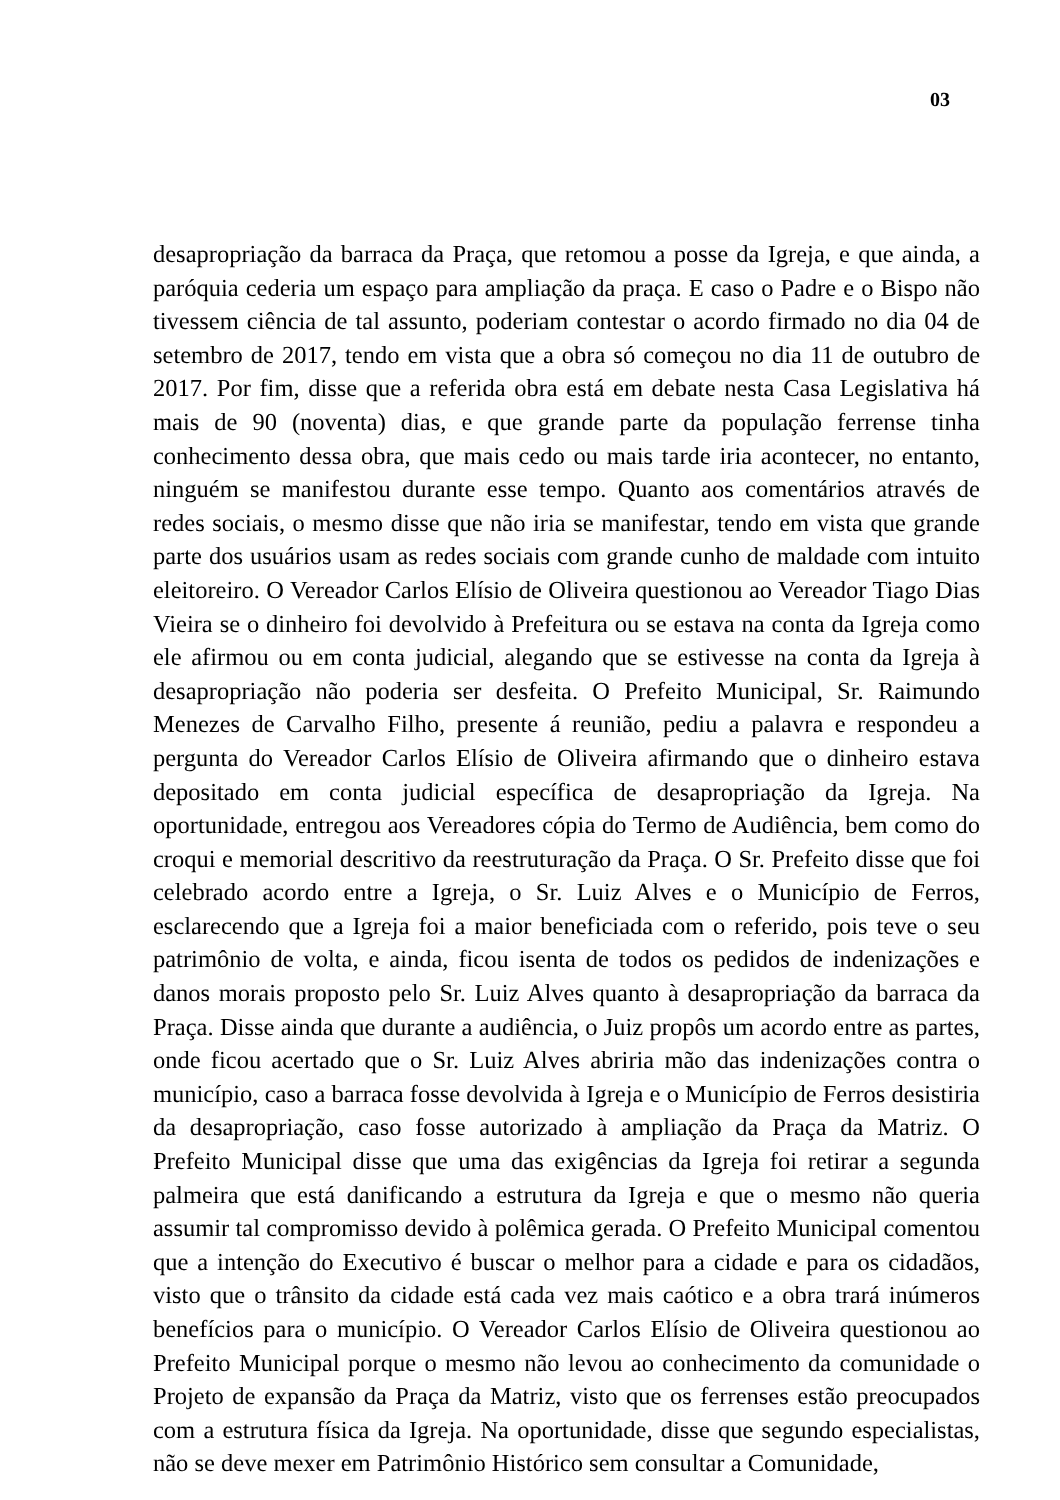03
desapropriação da barraca da Praça, que retomou a posse da Igreja, e que ainda, a paróquia cederia um espaço para ampliação da praça. E caso o Padre e o Bispo não tivessem ciência de tal assunto, poderiam contestar o acordo firmado no dia 04 de setembro de 2017, tendo em vista que a obra só começou no dia 11 de outubro de 2017. Por fim, disse que a referida obra está em debate nesta Casa Legislativa há mais de 90 (noventa) dias, e que grande parte da população ferrense tinha conhecimento dessa obra, que mais cedo ou mais tarde iria acontecer, no entanto, ninguém se manifestou durante esse tempo. Quanto aos comentários através de redes sociais, o mesmo disse que não iria se manifestar, tendo em vista que grande parte dos usuários usam as redes sociais com grande cunho de maldade com intuito eleitoreiro. O Vereador Carlos Elísio de Oliveira questionou ao Vereador Tiago Dias Vieira se o dinheiro foi devolvido à Prefeitura ou se estava na conta da Igreja como ele afirmou ou em conta judicial, alegando que se estivesse na conta da Igreja à desapropriação não poderia ser desfeita. O Prefeito Municipal, Sr. Raimundo Menezes de Carvalho Filho, presente á reunião, pediu a palavra e respondeu a pergunta do Vereador Carlos Elísio de Oliveira afirmando que o dinheiro estava depositado em conta judicial específica de desapropriação da Igreja. Na oportunidade, entregou aos Vereadores cópia do Termo de Audiência, bem como do croqui e memorial descritivo da reestruturação da Praça. O Sr. Prefeito disse que foi celebrado acordo entre a Igreja, o Sr. Luiz Alves e o Município de Ferros, esclarecendo que a Igreja foi a maior beneficiada com o referido, pois teve o seu patrimônio de volta, e ainda, ficou isenta de todos os pedidos de indenizações e danos morais proposto pelo Sr. Luiz Alves quanto à desapropriação da barraca da Praça. Disse ainda que durante a audiência, o Juiz propôs um acordo entre as partes, onde ficou acertado que o Sr. Luiz Alves abriria mão das indenizações contra o município, caso a barraca fosse devolvida à Igreja e o Município de Ferros desistiria da desapropriação, caso fosse autorizado à ampliação da Praça da Matriz. O Prefeito Municipal disse que uma das exigências da Igreja foi retirar a segunda palmeira que está danificando a estrutura da Igreja e que o mesmo não queria assumir tal compromisso devido à polêmica gerada. O Prefeito Municipal comentou que a intenção do Executivo é buscar o melhor para a cidade e para os cidadãos, visto que o trânsito da cidade está cada vez mais caótico e a obra trará inúmeros benefícios para o município. O Vereador Carlos Elísio de Oliveira questionou ao Prefeito Municipal porque o mesmo não levou ao conhecimento da comunidade o Projeto de expansão da Praça da Matriz, visto que os ferrenses estão preocupados com a estrutura física da Igreja. Na oportunidade, disse que segundo especialistas, não se deve mexer em Patrimônio Histórico sem consultar a Comunidade,